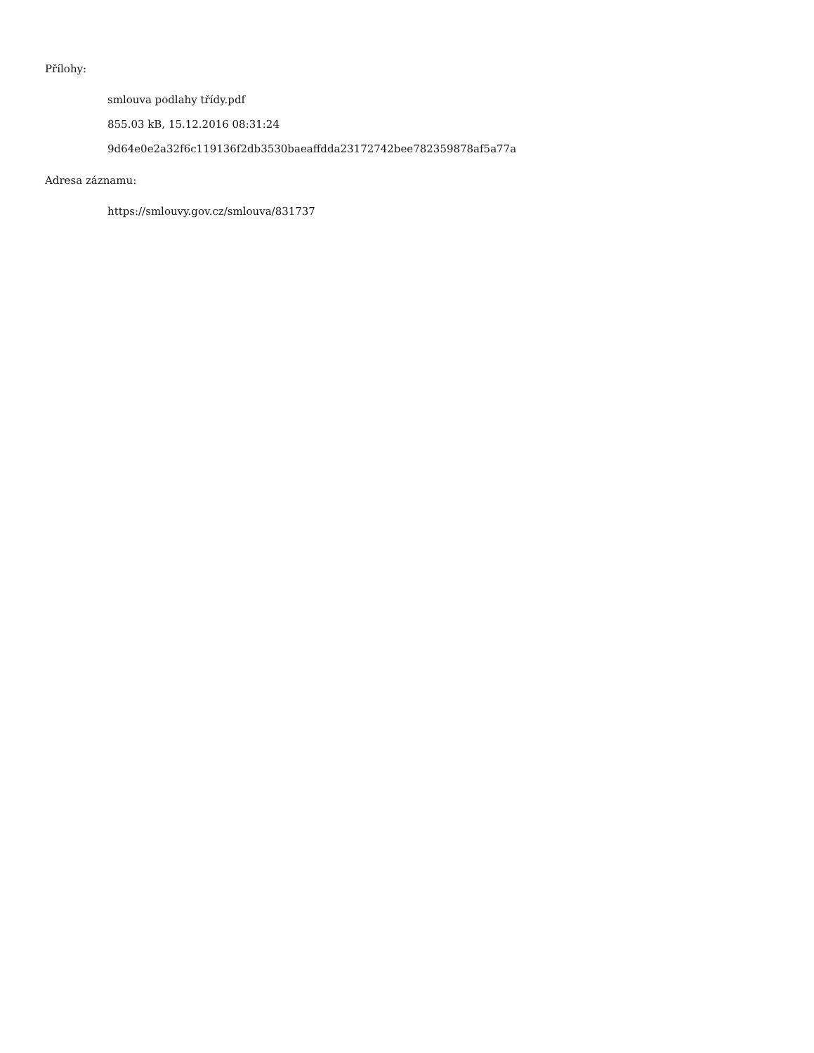Přílohy:
smlouva podlahy třídy.pdf
855.03 kB, 15.12.2016 08:31:24
9d64e0e2a32f6c119136f2db3530baeaffdda23172742bee782359878af5a77a
Adresa záznamu:
https://smlouvy.gov.cz/smlouva/831737